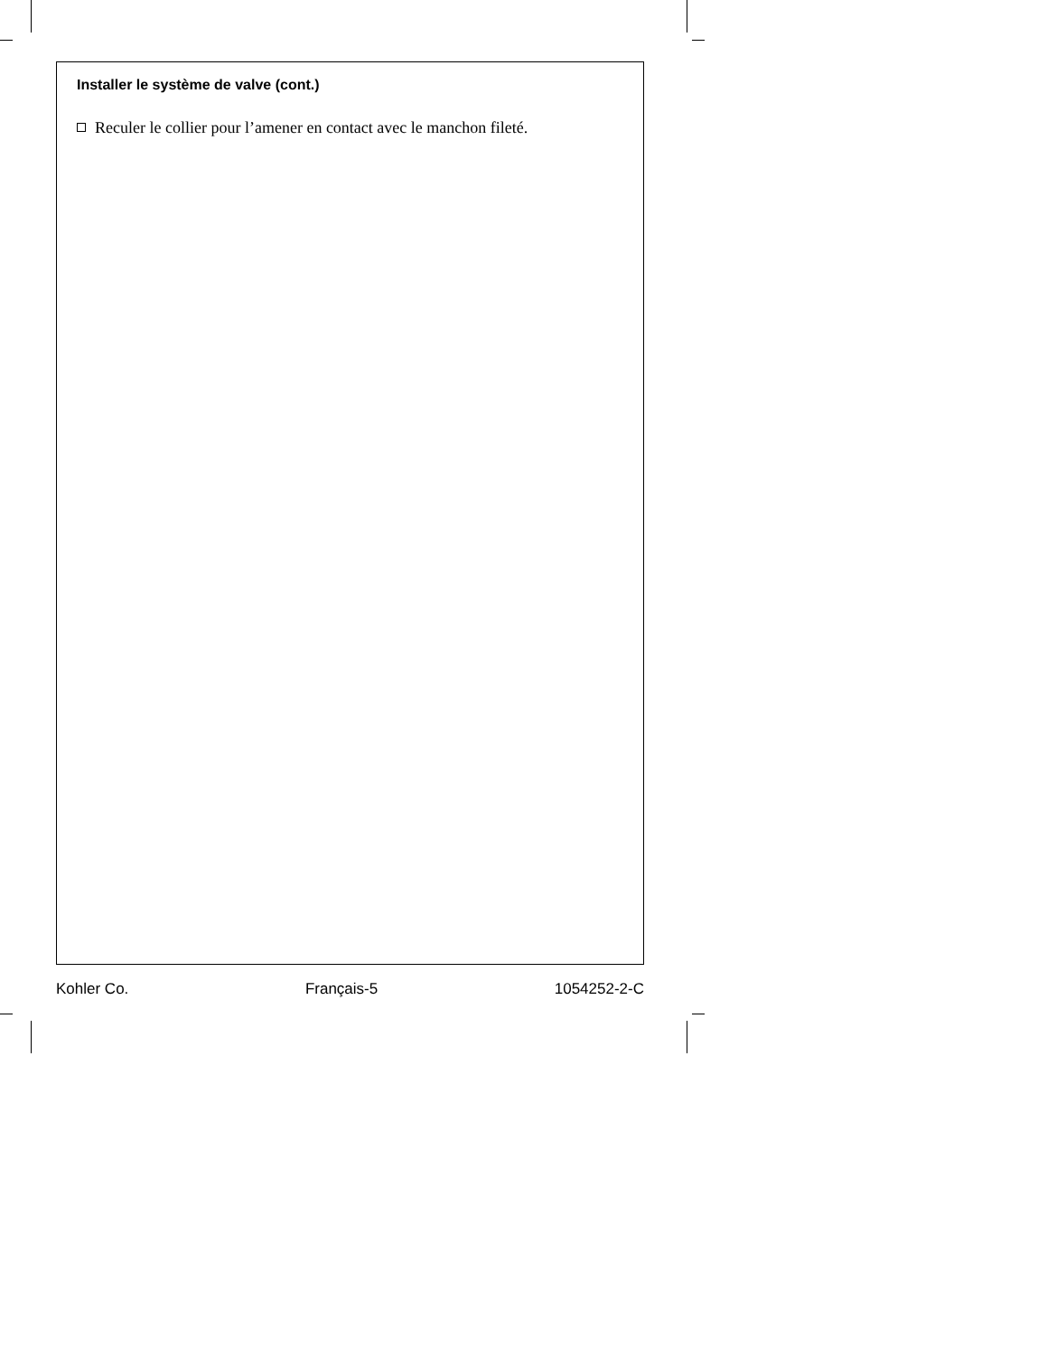Installer le système de valve (cont.)
Reculer le collier pour l’amener en contact avec le manchon fileté.
Kohler Co. Français-5 1054252-2-C